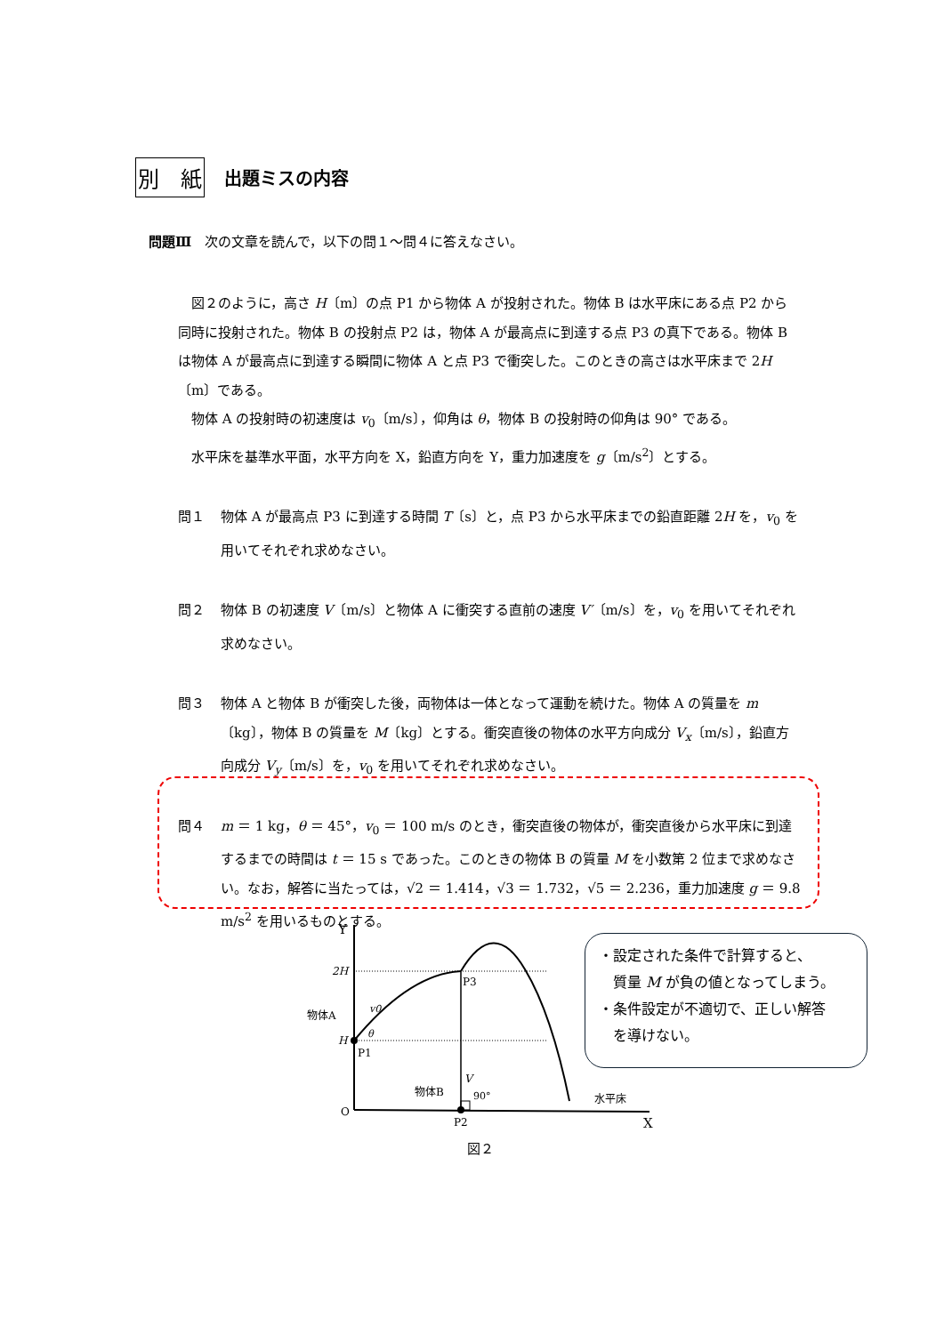別　紙
出題ミスの内容
問題Ⅲ　次の文章を読んで，以下の問１～問４に答えなさい。
図２のように，高さ H〔m〕の点 P1 から物体 A が投射された。物体 B は水平床にある点 P2 から同時に投射された。物体 B の投射点 P2 は，物体 A が最高点に到達する点 P3 の真下である。物体 B は物体 A が最高点に到達する瞬間に物体 A と点 P3 で衝突した。このときの高さは水平床まで 2H〔m〕である。
物体 A の投射時の初速度は v<sub>0</sub>〔m/s〕，仰角は θ，物体 B の投射時の仰角は 90° である。
水平床を基準水平面，水平方向を X，鉛直方向を Y，重力加速度を g〔m/s<sup>2</sup>〕とする。
問１ 物体 A が最高点 P3 に到達する時間 T〔s〕と，点 P3 から水平床までの鉛直距離 2H を，v<sub>0</sub> を用いてそれぞれ求めなさい。
問２ 物体 B の初速度 V〔m/s〕と物体 A に衝突する直前の速度 V′〔m/s〕を，v<sub>0</sub> を用いてそれぞれ求めなさい。
問３ 物体 A と物体 B が衝突した後，両物体は一体となって運動を続けた。物体 A の質量を m〔kg〕，物体 B の質量を M〔kg〕とする。衝突直後の物体の水平方向成分 V<sub>x</sub>〔m/s〕，鉛直方向成分 V<sub>y</sub>〔m/s〕を，v<sub>0</sub> を用いてそれぞれ求めなさい。
問４ m ＝ 1 kg，θ ＝ 45°，v<sub>0</sub> ＝ 100 m/s のとき，衝突直後の物体が，衝突直後から水平床に到達するまでの時間は t ＝ 15 s であった。このときの物体 B の質量 M を小数第 2 位まで求めなさい。なお，解答に当たっては，√2 ＝ 1.414，√3 ＝ 1.732，√5 ＝ 2.236，重力加速度 g ＝ 9.8 m/s<sup>2</sup> を用いるものとする。
Y
2H
P3
物体A
v0
H
θ
P1
V
物体B
90°
水平床
O
P2
X
図２
・設定された条件で計算すると、
　質量 M が負の値となってしまう。
・条件設定が不適切で、正しい解答
　を導けない。